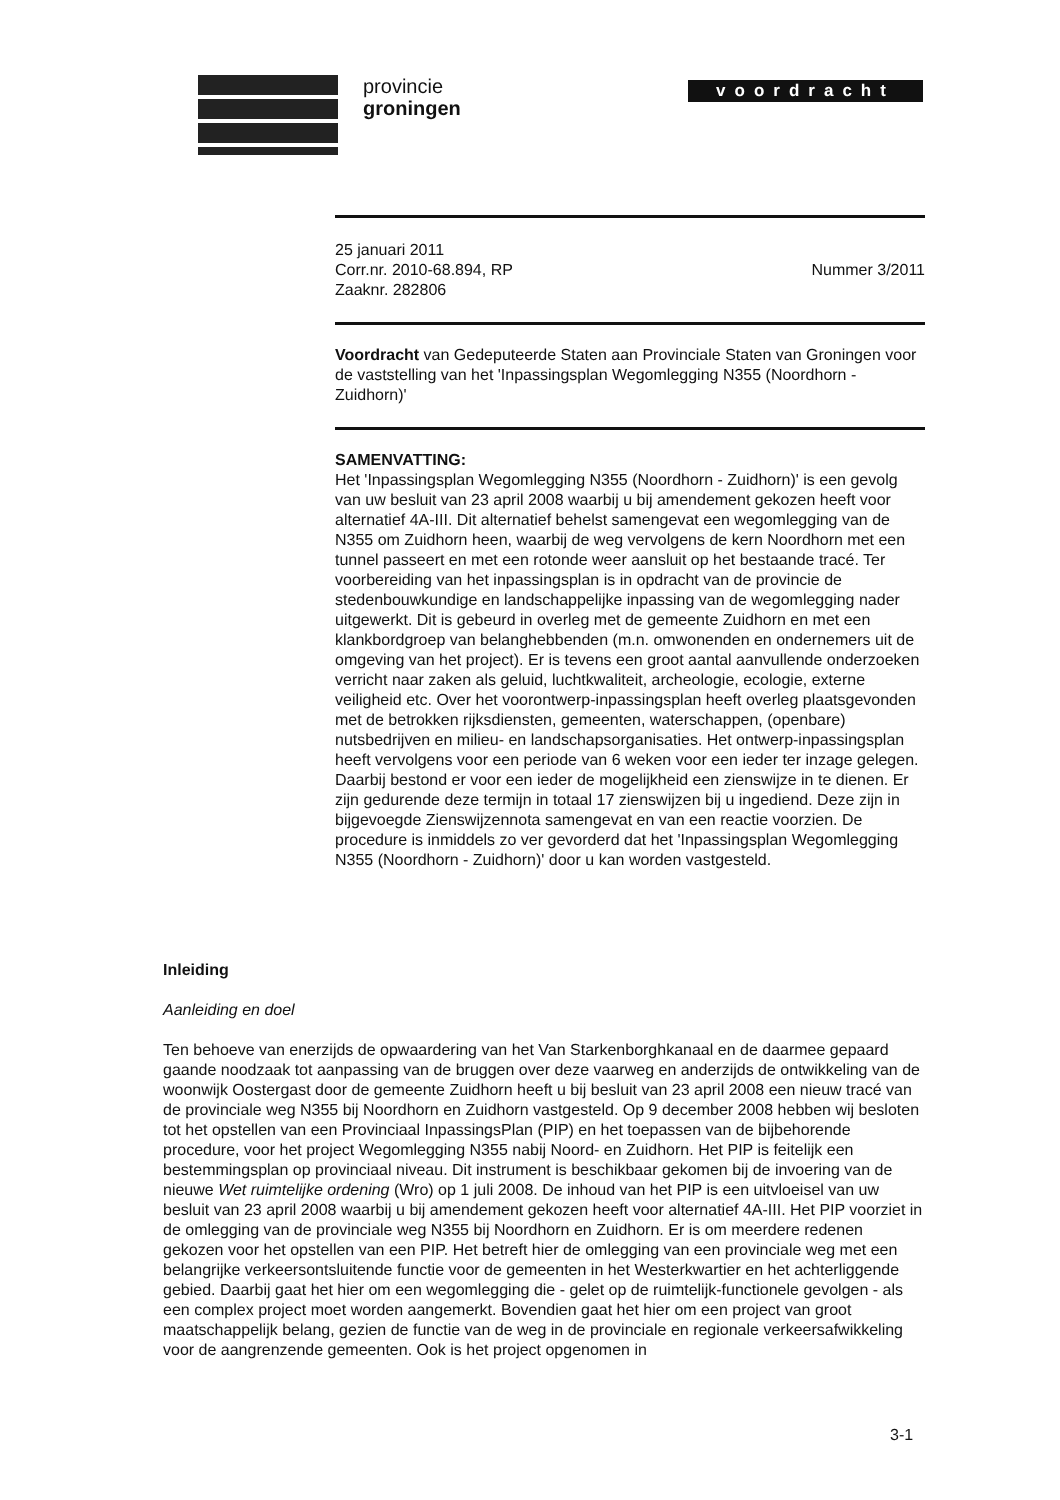provincie
groningen
voordracht
25 januari 2011
Corr.nr. 2010-68.894, RP
Zaaknr. 282806
Nummer 3/2011
Voordracht van Gedeputeerde Staten aan Provinciale Staten van Groningen voor de vaststelling van het 'Inpassingsplan Wegomlegging N355 (Noordhorn - Zuidhorn)'
SAMENVATTING:
Het 'Inpassingsplan Wegomlegging N355 (Noordhorn - Zuidhorn)' is een gevolg van uw besluit van 23 april 2008 waarbij u bij amendement gekozen heeft voor alternatief 4A-III. Dit alternatief behelst samengevat een wegomlegging van de N355 om Zuidhorn heen, waarbij de weg vervolgens de kern Noordhorn met een tunnel passeert en met een rotonde weer aansluit op het bestaande tracé. Ter voorbereiding van het inpassingsplan is in opdracht van de provincie de stedenbouwkundige en landschappelijke inpassing van de wegomlegging nader uitgewerkt. Dit is gebeurd in overleg met de gemeente Zuidhorn en met een klankbordgroep van belanghebbenden (m.n. omwonenden en ondernemers uit de omgeving van het project). Er is tevens een groot aantal aanvullende onderzoeken verricht naar zaken als geluid, luchtkwaliteit, archeologie, ecologie, externe veiligheid etc. Over het voorontwerp-inpassingsplan heeft overleg plaatsgevonden met de betrokken rijksdiensten, gemeenten, waterschappen, (openbare) nutsbedrijven en milieu- en landschapsorganisaties. Het ontwerp-inpassingsplan heeft vervolgens voor een periode van 6 weken voor een ieder ter inzage gelegen. Daarbij bestond er voor een ieder de mogelijkheid een zienswijze in te dienen. Er zijn gedurende deze termijn in totaal 17 zienswijzen bij u ingediend. Deze zijn in bijgevoegde Zienswijzennota samengevat en van een reactie voorzien. De procedure is inmiddels zo ver gevorderd dat het 'Inpassingsplan Wegomlegging N355 (Noordhorn - Zuidhorn)' door u kan worden vastgesteld.
Inleiding
Aanleiding en doel
Ten behoeve van enerzijds de opwaardering van het Van Starkenborghkanaal en de daarmee gepaard gaande noodzaak tot aanpassing van de bruggen over deze vaarweg en anderzijds de ontwikkeling van de woonwijk Oostergast door de gemeente Zuidhorn heeft u bij besluit van 23 april 2008 een nieuw tracé van de provinciale weg N355 bij Noordhorn en Zuidhorn vastgesteld. Op 9 december 2008 hebben wij besloten tot het opstellen van een Provinciaal InpassingsPlan (PIP) en het toepassen van de bijbehorende procedure, voor het project Wegomlegging N355 nabij Noord- en Zuidhorn. Het PIP is feitelijk een bestemmingsplan op provinciaal niveau. Dit instrument is beschikbaar gekomen bij de invoering van de nieuwe Wet ruimtelijke ordening (Wro) op 1 juli 2008. De inhoud van het PIP is een uitvloeisel van uw besluit van 23 april 2008 waarbij u bij amendement gekozen heeft voor alternatief 4A-III. Het PIP voorziet in de omlegging van de provinciale weg N355 bij Noordhorn en Zuidhorn. Er is om meerdere redenen gekozen voor het opstellen van een PIP. Het betreft hier de omlegging van een provinciale weg met een belangrijke verkeersontsluitende functie voor de gemeenten in het Westerkwartier en het achterliggende gebied. Daarbij gaat het hier om een wegomlegging die - gelet op de ruimtelijk-functionele gevolgen - als een complex project moet worden aangemerkt. Bovendien gaat het hier om een project van groot maatschappelijk belang, gezien de functie van de weg in de provinciale en regionale verkeersafwikkeling voor de aangrenzende gemeenten. Ook is het project opgenomen in
3-1